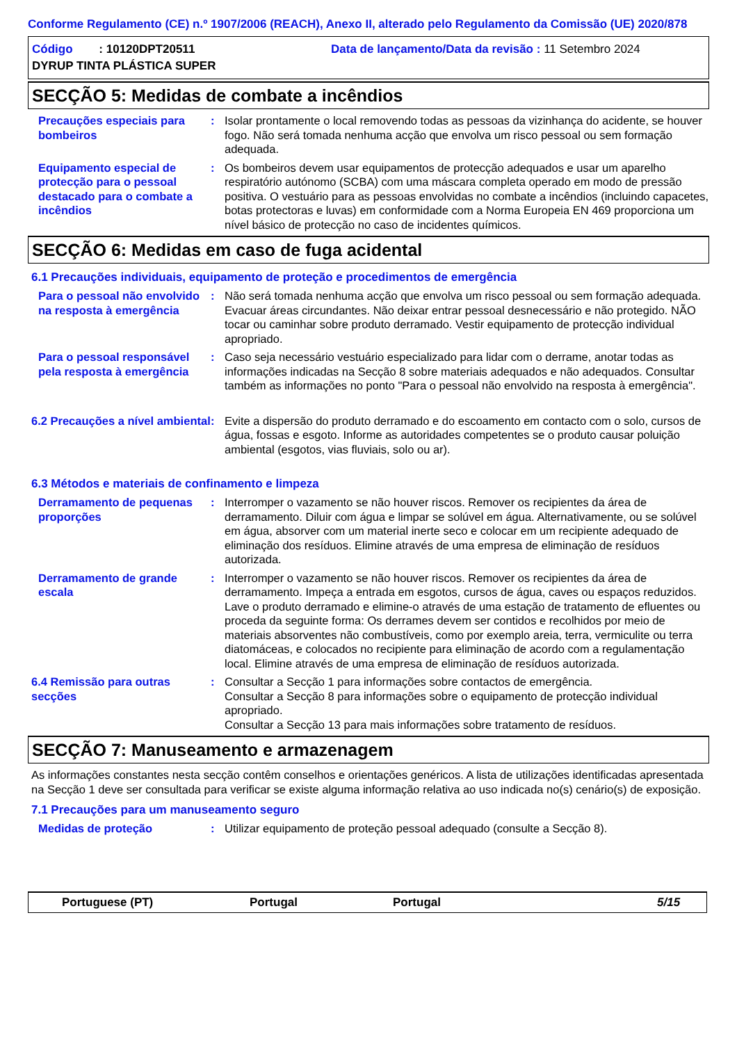Conforme Regulamento (CE) n.º 1907/2006 (REACH), Anexo II, alterado pelo Regulamento da Comissão (UE) 2020/878
Código : 10120DPT20511
Data de lançamento/Data da revisão : 11 Setembro 2024
DYRUP TINTA PLÁSTICA SUPER
SECÇÃO 5: Medidas de combate a incêndios
Precauções especiais para bombeiros
: Isolar prontamente o local removendo todas as pessoas da vizinhança do acidente, se houver fogo. Não será tomada nenhuma acção que envolva um risco pessoal ou sem formação adequada.
Equipamento especial de protecção para o pessoal destacado para o combate a incêndios
: Os bombeiros devem usar equipamentos de protecção adequados e usar um aparelho respiratório autónomo (SCBA) com uma máscara completa operado em modo de pressão positiva. O vestuário para as pessoas envolvidas no combate a incêndios (incluindo capacetes, botas protectoras e luvas) em conformidade com a Norma Europeia EN 469 proporciona um nível básico de protecção no caso de incidentes químicos.
SECÇÃO 6: Medidas em caso de fuga acidental
6.1 Precauções individuais, equipamento de proteção e procedimentos de emergência
Para o pessoal não envolvido na resposta à emergência
: Não será tomada nenhuma acção que envolva um risco pessoal ou sem formação adequada. Evacuar áreas circundantes. Não deixar entrar pessoal desnecessário e não protegido. NÃO tocar ou caminhar sobre produto derramado. Vestir equipamento de protecção individual apropriado.
Para o pessoal responsável pela resposta à emergência
: Caso seja necessário vestuário especializado para lidar com o derrame, anotar todas as informações indicadas na Secção 8 sobre materiais adequados e não adequados. Consultar também as informações no ponto "Para o pessoal não envolvido na resposta à emergência".
6.2 Precauções a nível ambiental
: Evite a dispersão do produto derramado e do escoamento em contacto com o solo, cursos de água, fossas e esgoto. Informe as autoridades competentes se o produto causar poluição ambiental (esgotos, vias fluviais, solo ou ar).
6.3 Métodos e materiais de confinamento e limpeza
Derramamento de pequenas proporções
: Interromper o vazamento se não houver riscos. Remover os recipientes da área de derramamento. Diluir com água e limpar se solúvel em água. Alternativamente, ou se solúvel em água, absorver com um material inerte seco e colocar em um recipiente adequado de eliminação dos resíduos. Elimine através de uma empresa de eliminação de resíduos autorizada.
Derramamento de grande escala
: Interromper o vazamento se não houver riscos. Remover os recipientes da área de derramamento. Impeça a entrada em esgotos, cursos de água, caves ou espaços reduzidos. Lave o produto derramado e elimine-o através de uma estação de tratamento de efluentes ou proceda da seguinte forma: Os derrames devem ser contidos e recolhidos por meio de materiais absorventes não combustíveis, como por exemplo areia, terra, vermiculite ou terra diatomáceas, e colocados no recipiente para eliminação de acordo com a regulamentação local. Elimine através de uma empresa de eliminação de resíduos autorizada.
6.4 Remissão para outras secções
: Consultar a Secção 1 para informações sobre contactos de emergência.
Consultar a Secção 8 para informações sobre o equipamento de protecção individual apropriado.
Consultar a Secção 13 para mais informações sobre tratamento de resíduos.
SECÇÃO 7: Manuseamento e armazenagem
As informações constantes nesta secção contêm conselhos e orientações genéricos. A lista de utilizações identificadas apresentada na Secção 1 deve ser consultada para verificar se existe alguma informação relativa ao uso indicada no(s) cenário(s) de exposição.
7.1 Precauções para um manuseamento seguro
Medidas de proteção : Utilizar equipamento de proteção pessoal adequado (consulte a Secção 8).
Portuguese (PT) Portugal Portugal 5/15